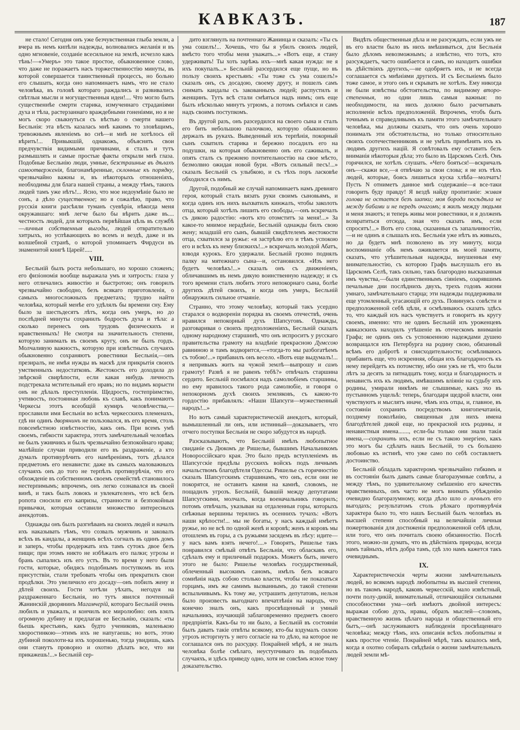КАВКАЗЪ.
187
не стало! Сегодня онъ уже безчувственная глыба земли, а вчера въ немъ кипѣли надежды, волновались желанія и въ одно мгновеніе, созданіе всесильное на землѣ, исчезло какъ тѣнь!—«Умеръ» это такое простое, обыкновенное слово, что даже не поражаетъ насъ торжественностію минуты, въ которой совершается таинственный процессъ, но больно его слышать, когда оно напоминаетъ намъ, что не стало человѣка, въ головѣ котораго раждались и развивались свѣтлыя мысли и могущественныя идеи!.... Что могло быть существеннѣе смерти старика, измученнаго страданіями духа и тѣла, растерзаннаго враждебными гоненіями, но я не могъ скоро свыкнуться съ вѣстью о смерти нашего Бесльнія: эта вѣсть казалась мнѣ какимъ то зловѣщимъ, тревожнымъ явленіемъ во снѣ—и мнѣ не хотѣлось ей вѣрить!... Привыкшій, однакожъ, объяснять свои предчувствія видимыми причинами, я сталъ и тутъ размышлять и самые простые факты открыли мнѣ глаза. Подобные Бесльнію люди, умные, безстрашные въ дѣлахъ самоотверженія, благонамѣренные, склонные къ порядку, чрезвычайно важны и, въ нѣкоторыхъ отношеніяхъ, необходимы для блага нашей страны, а между тѣмъ, такихъ людей тамъ уже нѣтъ!... Ясно, что мое недоумѣніе было не сонъ, а дѣло существенное; но я сожалѣю, право, что русскія книги разсѣяли туманъ суевѣрія, нѣкогда меня окружавшаго: мнѣ легче было бы вѣрить даже въ.... честность людей, для которыхъ первѣйшая цѣль въ службѣ—личныя собственныя выгоды, людей отвратительно хитрыхъ, но успѣвающихъ во всемъ и вездѣ, даже и въ волшебной странѣ, о которой упоминаетъ Фирдуси въ знаменитой книгѣ Царей!.....
VIII.
Бесльній былъ роста небольшаго, но хорошо сложенъ; его физіономія вообще выражала умъ и хитрость: глаза у него отличались живостію и быстротою; онъ говорилъ чрезвычайно свободно, безъ всякаго приготовленія, о самыхъ многосложныхъ предметахъ; трудно найти человѣка, который менѣе его удѣлялъ бы времени сну. Ему было за шестьдесятъ лѣтъ, когда онъ умеръ, но до послѣдней минуты сохранилъ бодрость духа и тѣла: а сколько перенесъ онъ трудовъ физическихъ и нравственныхъ! Не смотря на значительность степени, которую занималъ въ своемъ кругу, онъ не былъ гордъ. Молчаливую важность, которую при извѣстныхъ случаяхъ обыкновенно сохраняютъ ровестники Бесльнія,—онъ презиралъ, не имѣя нужды въ маскѣ для прикрытія своихъ умственныхъ недостатковъ. Жестокость его доходила до звѣрской свирѣпости, если какая нибудь личность подстрекала мстительный его нравъ; но по видамъ корысти онъ не дѣлалъ преступленія. Щедрость, гостепріимство, учтивость, постоянная любовь къ славѣ, какъ понимаютъ Черкесы этотъ всеобщій кумиръ человѣчества,—прославили имя Бесльнія во всѣхъ черкесскихъ племенахъ, гдѣ ни одинъ дворянинъ не пользовался, въ его время, столь повсемѣстною извѣстностію, какъ онъ. При всемъ умѣ своемъ, гибкости характера, этотъ замѣчательный человѣкъ не былъ уживчикъ и былъ чрезвычайно безпокойнаго нрава; малѣйшіе случаи приводили его въ раздраженіе, а кто думалъ противурѣчить его намѣреніямъ, тотъ дѣлался предметомъ его ненависти: даже въ самыхъ маловажныхъ случаяхъ онъ до того не терпѣлъ противурѣчія, что его обхожденіе въ собственномъ своемъ семействѣ становилось нестерпимымъ; впрочемъ, онъ легко сознавался въ своей винѣ, и такъ былъ ловокъ и увлекателенъ, что всѣ безъ ропота сносили его капризы, странности и безпокойныя привычки, которыя оставили множество интересныхъ анекдотовъ.
Однажды онъ былъ разгнѣванъ на своихъ людей и началъ ихъ наказывать тѣмъ, что созвалъ мужчинъ и заковалъ всѣхъ въ кандалы, а женщинъ всѣхъ согналъ въ одинъ домъ и заперъ, чтобы продержать ихъ тамъ сутокъ двое безъ пищи; при этомъ никто не избѣжалъ его палки; угрозы и брань сыпались изъ его устъ. Въ то время у него были гости, которые, обидясь подобнымъ поступкомъ въ ихъ присутствіи, стали требовать чтобы онъ прекратилъ свои продѣлки. Это увеличило его досаду—онъ побилъ жену и дѣтей своихъ. Гости хотѣли уѣхать, негодуя на раздраженнаго Бесльнія, но тутъ явился почтенный Жанинскій дворянинъ Магамчерій, котораго Бесльній очень любилъ и уважалъ, и кончилъ все миролюбно: онъ взялъ огромную дубину и предлагая ее Бесльнію, сказалъ: «ты бьешь крестьянъ, какъ будто учениковъ, маленькою хворостинкою—этимъ ихъ не напугаешь; но вотъ, этою дубиной поколоти-ка ихъ хорошенько, тогда увидишь, какъ они станутъ проворно и охотно дѣлать все, что ни прикажешь!...» Бесльній сер-
дито взглянулъ на почтеннаго Жанинца и сказалъ: «Ты съ ума сошелъ!... Хочешь, что бы я убилъ своихъ людей, вмѣсто того чтобы меня уважать...» «Вотъ еще, я стану удерживать! Ты хоть зарѣжь ихъ—мнѣ какая нужда: не я ихъ покупалъ...» Бесльній разсердился еще пуще, но въ пользу своихъ крестьянъ: «Ты тоже съ ума сошелъ!» сказалъ онъ, съ досадою, своему другу, и пошелъ самъ снимать кандалы съ закованныхъ людей; распустилъ и женщинъ. Тутъ всѣ стали смѣяться надъ нимъ; онъ еще былъ нѣсколько минутъ угрюмъ, а потомъ смѣялся и самъ надъ своимъ поступкомъ.
Въ другой разъ, онъ разсердился на своего сына и сталъ его бить небольшою палочкою, которую обыкновенно держалъ въ рукахъ. Выведенный изъ терпѣнія, покорный сынъ схватилъ старика и бережно посадилъ его на подушки, на которыя обыкновенно онъ его саживалъ, и опять сталъ съ прежнею почтительностію на свое мѣсто, безмолвно ожидая новой бури. «Вотъ сильный песъ!...» сказалъ Бесльній съ улыбкою, и съ тѣхъ поръ ласковѣе обходился съ нимъ.
Другой, подобный же случай напоминаетъ намъ древняго героя, который сталъ вязать руки своимъ сыновьямъ, и когда одинъ изъ нихъ выхватилъ кинжалъ, чтобы заколоть отца, который хотѣлъ лишить его свободы,—онъ вскричалъ съ дикою радостію: «вотъ кто отомститъ за меня!...» За какое-то мнимое нерадѣніе, Бесльній однажды билъ свою жену; младшій его сынъ, бывшій свидѣтелемъ жестокости отца, схватился за ружье: «я застрѣлю его и тѣмъ успокою его и всѣхъ къ нему близкихъ!...» вскричалъ молодой Абатъ, взводя курокъ. Его удержали. Бесльній грозно поднялъ палку на мятежнаго сына—и, остановился. «Изъ него будетъ человѣкъ!...» сказалъ онъ съ движеніемъ, обличавшимъ въ немъ дикую воинственную надежду; и съ того времени сталъ любить этого непокорнаго сына, болѣе другихъ дѣтей своихъ, и когда онъ умеръ, Бесльній обнаружилъ сильное отчаяніе.
Странно, что этому человѣку, который такъ усердно старался о водвореніи порядка въ своемъ отечествѣ, очень нравился непокорный духъ Шапсуговъ. Однажды, разговаривая о своихъ предположеніяхъ, Бесльній сказалъ одному народному старшинѣ, что онъ испроситъ у русскаго правительства грамоту на владѣніе прекрасною Думссою равниною и тамъ водворится,—«тогда-то мы разбогатѣемъ съ тобою!...» прибавилъ онъ весело. «Вотъ еще выдумалъ!... я непривыкъ жить на чужой землѣ—выпрошу и самъ грамоту! Развѣ я не равенъ тебѣ?» отвѣчалъ старшина сердито. Бесльній посмѣялся надъ самолюбіемъ старшины, но ему нравилось такого рода самолюбіе, и говоря о непокорномъ духѣ своихъ земляковъ, съ какою-то гордостію прибавлялъ: «Наши Шапсуги—мужественный народъ!...»
Но вотъ самый характеристическій анекдотъ, который, вымышленный ли онъ, или истинный—доказываетъ, что отчего поступки Бесльнія не скоро забудутся въ народѣ.
Разсказываютъ, что Бесльній имѣлъ любопытное свиданіе съ Дюкомъ де Ришелье, бывшимъ Начальникомъ Новороссійскаго края. Это было предъ вступленіемъ въ Шапсугскіе предѣлы русскихъ войскъ подъ личнымъ начальствомъ благодѣтеля Одессы. Ришелье съ горячностію сказалъ Шапсугскимъ старшинамъ, что онъ, если они не покорятся, не оставитъ камня на камнѣ, словомъ, не пощадилъ угрозъ. Бесльній, бывшій между депутатами Шапсугскими, молчалъ, когда военачальникъ говорилъ; потомъ отвѣчалъ, указывая на отдаленныя горы, которыхъ снѣжныя вершины терялись въ осеннихъ тучахъ: «Вотъ наши крѣпости!... мы не богаты, у насъ каждый имѣетъ ружье, но не всѣ по одной женѣ и коровѣ; женъ и коровъ мы отошлемъ въ горы, а съ ружьями засядемъ въ лѣсу: идите—у насъ вамъ взять нечего!....» Говорятъ, Ришелье такъ понравился смѣлый отвѣтъ Бесльнія, что обласкавъ его, сдѣлалъ ему и приличный подарокъ. Можетъ быть, ничего этого не было: Ришелье человѣкъ государственный, облеченный высокимъ саномъ, имѣлъ безъ всякаго сомнѣнія надъ собою столько власти, чтобы не показаться горцамъ, имъ же самимъ вызваннымъ, до такой степени вспыльчивымъ. Къ тому же, устрашить депутатовъ, нельзя было произвесть выгоднаго впечатлѣнія на народъ, что конечно зналъ онъ, какъ просвѣщенный и умный начальникъ, изучающій заблаговременно предметъ своего предпріятія. Какъ-бы то ни было, а Бесльній въ состояніи былъ давать такіе отвѣты всякому, кто-бы вздумалъ силою угрозъ исторгнуть у него согласіе на то дѣло, на которое не соглашался онъ по разсудку. Покрайней мѣрѣ, я не зналъ человѣка болѣе смѣлаго, неуступчиваго въ подобныхъ случаяхъ, и здѣсь приведу одно, хотя не совсѣмъ ясное тому доказательство.
Видѣть общественныя дѣла и не разсуждать, если ужъ не въ его власти было въ нихъ вмѣшиваться, для Бесльнія было дѣломъ невозможнымъ; а извѣстно, что тотъ, кто разсуждаетъ, часто ошибается и самъ, но находитъ ошибки въ дѣйствіяхъ другихъ,—не одобряетъ ихъ, и не всегда соглашается съ мнѣніями другихъ. И съ Бесльніемъ было тоже самое, и этого онъ и скрывать не хотѣлъ. Ему никогда не были извѣстны обстоятельства, по видимому второ-степенныя, но одни лишь самыя важныя: по необходимости, на нихъ должно было расчитывать исполненіе всѣхъ предположеній. Впрочемъ, чтобъ быть точнымъ и справедливымъ къ памяти этого замѣчательнаго человѣка, мы должны сказать, что онъ очень хорошо понималъ эти обстоятельства, но только относительно своихъ соотечественниковъ и не умѣлъ примѣнять ихъ къ людямъ другихъ націй. Я совѣтовалъ ему оставить безъ вниманія нѣкоторыя дѣла; это было въ Царскомъ Селѣ. Онъ горячился, не хотѣлъ слушать. «Чего бояться!—вскричалъ онъ—скажи все,—я отвѣчаю за свои слова; я не изъ тѣхъ людей, которые, боясь лишиться куска хлѣба—молчатъ! Пусть N отниметъ данное мнѣ содержаніе—я все-таки говорить буду правду! Я вездѣ найду пропитаніе: живая голова не остается безъ шапки; моя борода посѣдѣла не между бабами и не передъ очагомъ; я жилъ между людьми и меня знаютъ; и теперь живы мои ровестники, и я долженъ возвратиться отсюда, зная что сказать имъ, если спросятъ!...» Вотъ его слова, сказанныя съ запальчивостію,—и не одинъ я слышалъ ихъ. Бесльнія уже нѣтъ въ живыхъ, но да будетъ мнѣ позволено въ эту минуту, когда воспоминаніе объ немъ оживляется въ моей памяти, сказать, что утѣшительныя надежды, внушенныя ему внимательностію, съ которою Графъ выслушалъ его въ Царскомъ Селѣ, такъ сильно, такъ благородно высказанныя имъ чувства,—были единственнымъ сіяніемъ, озарявшимъ печальные дни послѣднихъ двухъ, трехъ годовъ жизни умнаго, замѣчательнаго старца; эти надежды поддерживали еще утомленный, угасающій его духъ. Повинуясь совѣсти и предположенной себѣ цѣли, я осмѣливаюсь сказать здѣсь то, что каждый изъ насъ чувствуетъ и говоритъ въ кругу своемъ, именно: что не одинъ Бесльній изъ уроженцевъ кавказскихъ находилъ утѣшеніе въ отеческомъ вниманіи Графа; не одинъ онъ съ успокоенною надеждами душею возвращался изъ Петербурга на родину свою, обязанный всѣмъ его добротѣ и снисходительности; осмѣливаюсь прибавить еще, что искренняя, общая ихъ благодарность къ нему перейдетъ къ потомству, ибо они ужъ не тѣ, что были лѣтъ за десять за пятнадцать тому, когда и благодарность и ненависть ихъ къ людямъ, имѣвшимъ вліяніе на судьбу ихъ родины, умирали никѣмъ не слышимые, какъ эхо въ пустынномъ ущельѣ: теперь, благодаря щедрой власти, они чувствуютъ и мыслятъ иначе, чѣмъ ихъ отцы, и, главное, въ состояніи сохранить посредствомъ книгопечатанія, позднему поколѣнію, священныя для нихъ имена благодѣтелей дикой еще, но прекрасной ихъ родины, и ненавистныя имена......., если-бы только они знали такія имена,—сохранить ихъ, если не съ такою энергіею, какъ это могъ бы сдѣлать нашъ Бесльній, то съ большею любовью къ истинѣ, что уже само по себѣ составляетъ достоинство.
Бесльній обладалъ характеромъ чрезвычайно гибкимъ и въ состояніи былъ давать самые благоразумные совѣты, а между тѣмъ, по удивительному смѣшенію его качествъ нравственныхъ, онъ часто не могъ внимать убѣжденію очевидно благоразумному, когда дѣло шло о личныхъ его выгодахъ; результатомъ столь рѣзкаго противурѣчія характера было то, что нашъ Бесльній былъ человѣкъ въ высшей степени способный на величайшія личныя пожертвованія для достиженія предположенной себѣ цѣли, или того, что онъ почиталъ своею обязанностію. Послѣ этого, можно-ли думать, что въ дѣйствіяхъ природы, всегда намъ тайныхъ, нѣтъ добра тамъ, гдѣ зло намъ кажется такъ очевиднымъ.
IX.
Характеристическія черты жизни замѣчательныхъ людей, во всякомъ народѣ любопытны въ высшей степени, но въ такомъ народѣ, каковъ черкесскій, мало извѣстный, почти полу-дикій, внимательный, отличающійся сильными способностями ума—онѣ имѣютъ двойной интересъ: выражая собою духъ, нравы, образъ мыслей—словомъ, нравственную жизнь цѣлаго народа и общественный его бытъ,—онѣ заслуживаютъ наблюденія просвѣщеннаго человѣка; между тѣмъ, ихъ описанія всѣхъ любопытны и какъ простое чтеніе. Покрайней мѣрѣ, такъ казалось мнѣ, когда я охотно собиралъ свѣдѣнія о жизни замѣчательныхъ людей земли мѣ-